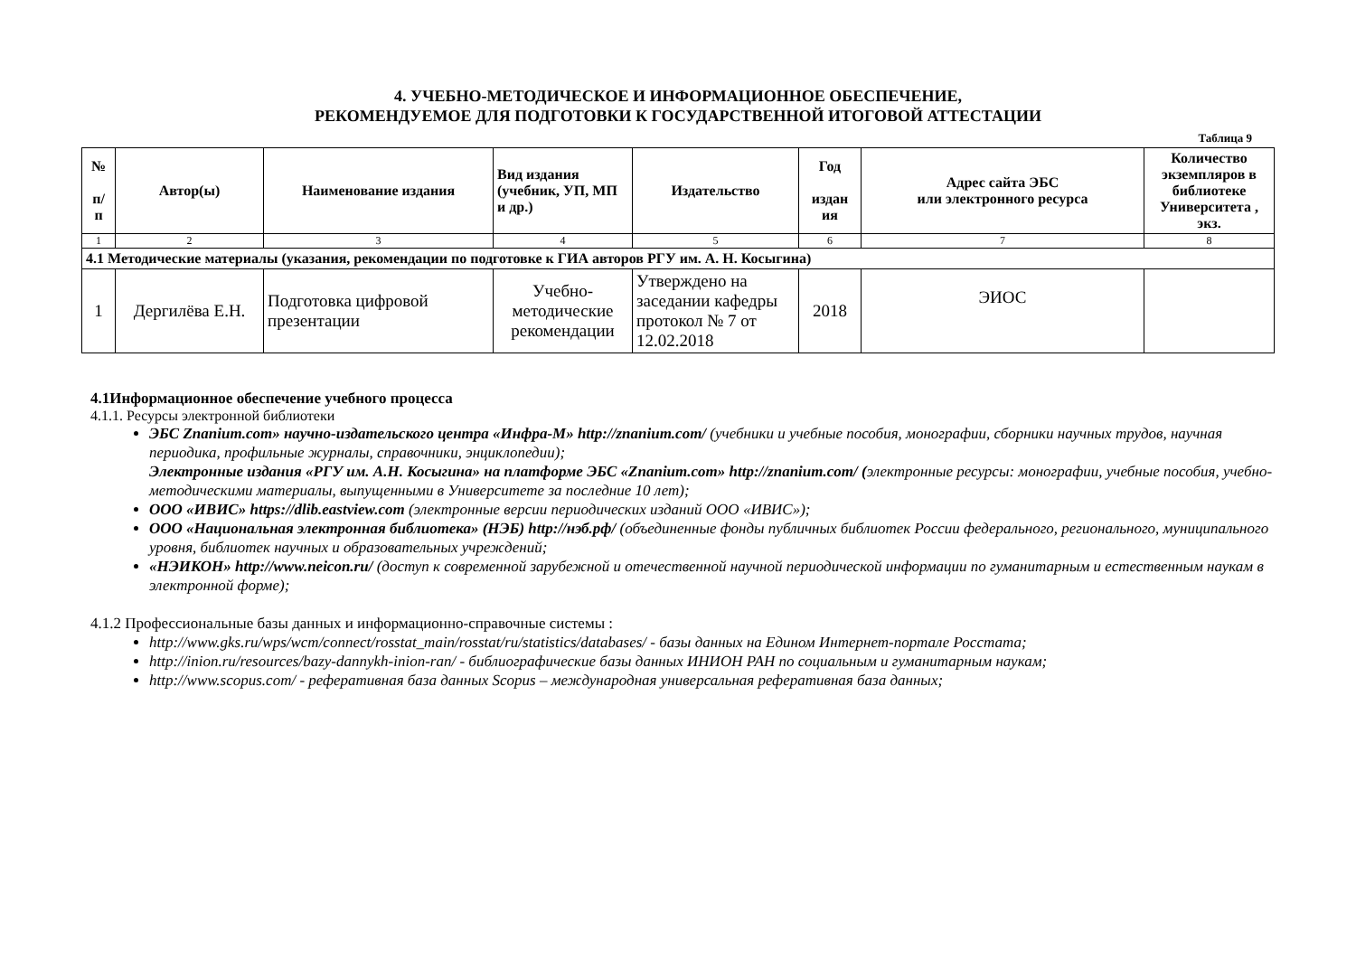4. УЧЕБНО-МЕТОДИЧЕСКОЕ И ИНФОРМАЦИОННОЕ ОБЕСПЕЧЕНИЕ,
РЕКОМЕНДУЕМОЕ ДЛЯ ПОДГОТОВКИ К ГОСУДАРСТВЕННОЙ ИТОГОВОЙ АТТЕСТАЦИИ
Таблица 9
| № п/ п | Автор(ы) | Наименование издания | Вид издания (учебник, УП, МП и др.) | Издательство | Год издан ия | Адрес сайта ЭБС или электронного ресурса | Количество экземпляров в библиотеке Университета , экз. |
| --- | --- | --- | --- | --- | --- | --- | --- |
| 1 | 2 | 3 | 4 | 5 | 6 | 7 | 8 |
| 4.1 Методические материалы (указания, рекомендации по подготовке к ГИА авторов РГУ им. А. Н. Косыгина) | | | | | | | |
| 1 | Дергилёва Е.Н. | Подготовка цифровой презентации | Учебно-методические рекомендации | Утверждено на заседании кафедры протокол № 7 от 12.02.2018 | 2018 | ЭИОС | |
4.1Информационное обеспечение учебного процесса
4.1.1. Ресурсы электронной библиотеки
ЭБС Znanium.com» научно-издательского центра «Инфра-М» http://znanium.com/ (учебники и учебные пособия, монографии, сборники научных трудов, научная периодика, профильные журналы, справочники, энциклопедии);
Электронные издания «РГУ им. А.Н. Косыгина» на платформе ЭБС «Znanium.com» http://znanium.com/ (электронные ресурсы: монографии, учебные пособия, учебно-методическими материалы, выпущенными в Университете за последние 10 лет);
ООО «ИВИС» https://dlib.eastview.com (электронные версии периодических изданий ООО «ИВИС»);
ООО «Национальная электронная библиотека» (НЭБ) http://нэб.рф/ (объединенные фонды публичных библиотек России федерального, регионального, муниципального уровня, библиотек научных и образовательных учреждений;
«НЭИКОН» http://www.neicon.ru/ (доступ к современной зарубежной и отечественной научной периодической информации по гуманитарным и естественным наукам в электронной форме);
4.1.2 Профессиональные базы данных и информационно-справочные системы :
http://www.gks.ru/wps/wcm/connect/rosstat_main/rosstat/ru/statistics/databases/ - базы данных на Едином Интернет-портале Росстата;
http://inion.ru/resources/bazy-dannykh-inion-ran/ - библиографические базы данных ИНИОН РАН по социальным и гуманитарным наукам;
http://www.scopus.com/ - реферативная база данных Scopus – международная универсальная реферативная база данных;